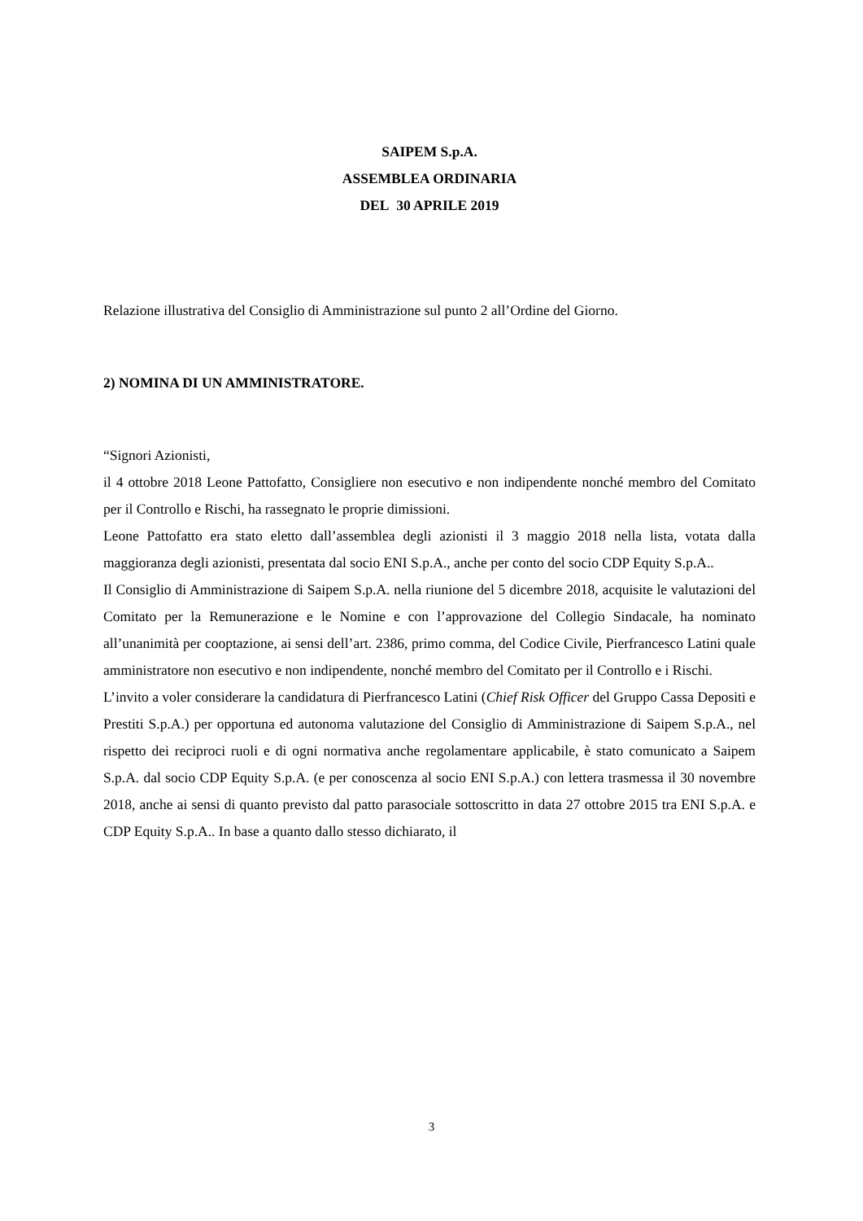SAIPEM S.p.A.
ASSEMBLEA ORDINARIA
DEL 30 APRILE 2019
Relazione illustrativa del Consiglio di Amministrazione sul punto 2 all’Ordine del Giorno.
2) NOMINA DI UN AMMINISTRATORE.
“Signori Azionisti,
il 4 ottobre 2018 Leone Pattofatto, Consigliere non esecutivo e non indipendente nonché membro del Comitato per il Controllo e Rischi, ha rassegnato le proprie dimissioni.
Leone Pattofatto era stato eletto dall’assemblea degli azionisti il 3 maggio 2018 nella lista, votata dalla maggioranza degli azionisti, presentata dal socio ENI S.p.A., anche per conto del socio CDP Equity S.p.A..
Il Consiglio di Amministrazione di Saipem S.p.A. nella riunione del 5 dicembre 2018, acquisite le valutazioni del Comitato per la Remunerazione e le Nomine e con l’approvazione del Collegio Sindacale, ha nominato all’unanimità per cooptazione, ai sensi dell’art. 2386, primo comma, del Codice Civile, Pierfrancesco Latini quale amministratore non esecutivo e non indipendente, nonché membro del Comitato per il Controllo e i Rischi.
L’invito a voler considerare la candidatura di Pierfrancesco Latini (Chief Risk Officer del Gruppo Cassa Depositi e Prestiti S.p.A.) per opportuna ed autonoma valutazione del Consiglio di Amministrazione di Saipem S.p.A., nel rispetto dei reciproci ruoli e di ogni normativa anche regolamentare applicabile, è stato comunicato a Saipem S.p.A. dal socio CDP Equity S.p.A. (e per conoscenza al socio ENI S.p.A.) con lettera trasmessa il 30 novembre 2018, anche ai sensi di quanto previsto dal patto parasociale sottoscritto in data 27 ottobre 2015 tra ENI S.p.A. e CDP Equity S.p.A.. In base a quanto dallo stesso dichiarato, il
3